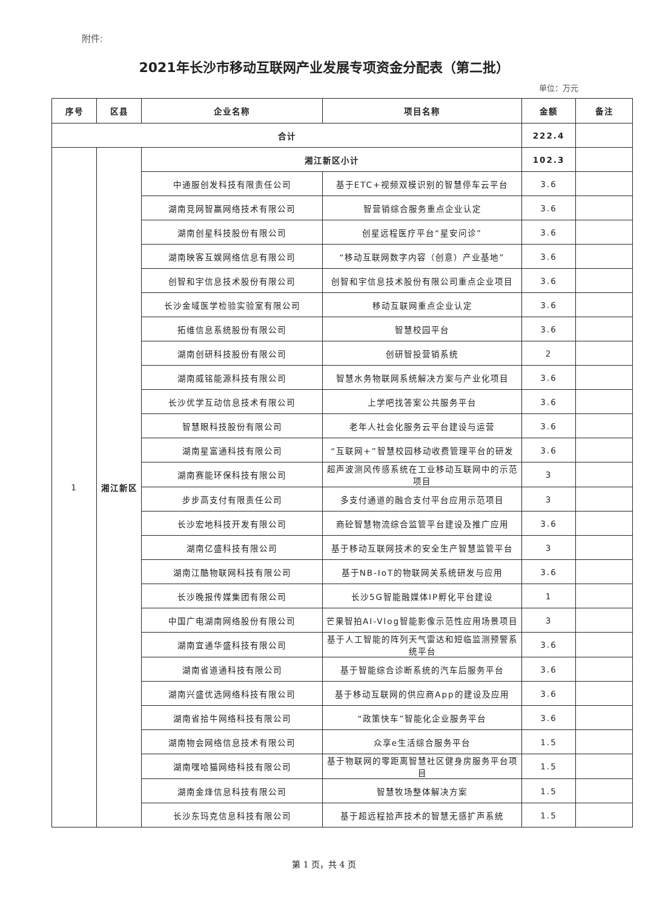附件:
2021年长沙市移动互联网产业发展专项资金分配表（第二批）
单位：万元
| 序号 | 区县 | 企业名称 | 项目名称 | 金额 | 备注 |
| --- | --- | --- | --- | --- | --- |
| 合计 | | | | 222.4 | |
| 1 | 湘江新区 | 湘江新区小计 | | 102.3 | |
| | | 中通服创发科技有限责任公司 | 基于ETC+视频双模识别的智慧停车云平台 | 3.6 | |
| | | 湖南竞网智赢网络技术有限公司 | 智营销综合服务重点企业认定 | 3.6 | |
| | | 湖南创星科技股份有限公司 | 创星远程医疗平台“星安问诊” | 3.6 | |
| | | 湖南映客互娱网络信息有限公司 | “移动互联网数字内容（创意）产业基地” | 3.6 | |
| | | 创智和宇信息技术股份有限公司 | 创智和宇信息技术股份有限公司重点企业项目 | 3.6 | |
| | | 长沙金域医学检验实验室有限公司 | 移动互联网重点企业认定 | 3.6 | |
| | | 拓维信息系统股份有限公司 | 智慧校园平台 | 3.6 | |
| | | 湖南创研科技股份有限公司 | 创研智投营销系统 | 2 | |
| | | 湖南威铭能源科技有限公司 | 智慧水务物联网系统解决方案与产业化项目 | 3.6 | |
| | | 长沙优学互动信息技术有限公司 | 上学吧找答案公共服务平台 | 3.6 | |
| | | 智慧眼科技股份有限公司 | 老年人社会化服务云平台建设与运营 | 3.6 | |
| | | 湖南星富通科技有限公司 | “互联网+”智慧校园移动收费管理平台的研发 | 3.6 | |
| | | 湖南赛能环保科技有限公司 | 超声波测风传感系统在工业移动互联网中的示范项目 | 3 | |
| | | 步步高支付有限责任公司 | 多支付通道的融合支付平台应用示范项目 | 3 | |
| | | 长沙宏地科技开发有限公司 | 商砼智慧物流综合监管平台建设及推广应用 | 3.6 | |
| | | 湖南亿盛科技有限公司 | 基于移动互联网技术的安全生产智慧监管平台 | 3 | |
| | | 湖南江酷物联网科技有限公司 | 基于NB-IoT的物联网关系统研发与应用 | 3.6 | |
| | | 长沙晚报传媒集团有限公司 | 长沙5G智能融媒体IP孵化平台建设 | 1 | |
| | | 中国广电湖南网络股份有限公司 | 芒果智拍AI-Vlog智能影像示范性应用场景项目 | 3 | |
| | | 湖南宜通华盛科技有限公司 | 基于人工智能的阵列天气雷达和短临监测预警系统平台 | 3.6 | |
| | | 湖南省道通科技有限公司 | 基于智能综合诊断系统的汽车后服务平台 | 3.6 | |
| | | 湖南兴盛优选网络科技有限公司 | 基于移动互联网的供应商App的建设及应用 | 3.6 | |
| | | 湖南省拾牛网络科技有限公司 | “政策快车”智能化企业服务平台 | 3.6 | |
| | | 湖南物会网络信息技术有限公司 | 众享e生活综合服务平台 | 1.5 | |
| | | 湖南嘿哈猫网络科技有限公司 | 基于物联网的零距离智慧社区健身房服务平台项目 | 1.5 | |
| | | 湖南金烽信息科技有限公司 | 智慧牧场整体解决方案 | 1.5 | |
| | | 长沙东玛克信息科技有限公司 | 基于超远程拾声技术的智慧无感扩声系统 | 1.5 | |
第 1 页，共 4 页